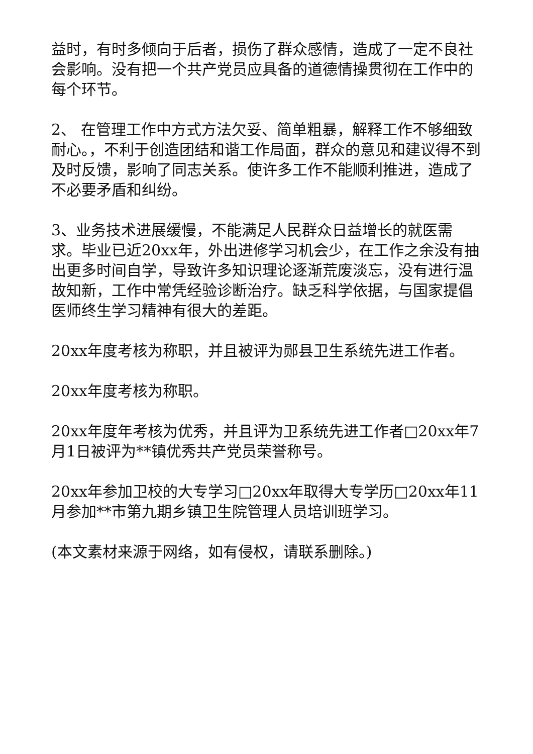益时，有时多倾向于后者，损伤了群众感情，造成了一定不良社会影响。没有把一个共产党员应具备的道德情操贯彻在工作中的每个环节。
2、 在管理工作中方式方法欠妥、简单粗暴，解释工作不够细致耐心。，不利于创造团结和谐工作局面，群众的意见和建议得不到及时反馈，影响了同志关系。使许多工作不能顺利推进，造成了不必要矛盾和纠纷。
3、业务技术进展缓慢，不能满足人民群众日益增长的就医需求。毕业已近20xx年，外出进修学习机会少，在工作之余没有抽出更多时间自学，导致许多知识理论逐渐荒废淡忘，没有进行温故知新，工作中常凭经验诊断治疗。缺乏科学依据，与国家提倡医师终生学习精神有很大的差距。
20xx年度考核为称职，并且被评为郧县卫生系统先进工作者。
20xx年度考核为称职。
20xx年度年考核为优秀，并且评为卫系统先进工作者□20xx年7月1日被评为**镇优秀共产党员荣誉称号。
20xx年参加卫校的大专学习□20xx年取得大专学历□20xx年11月参加**市第九期乡镇卫生院管理人员培训班学习。
(本文素材来源于网络，如有侵权，请联系删除。)